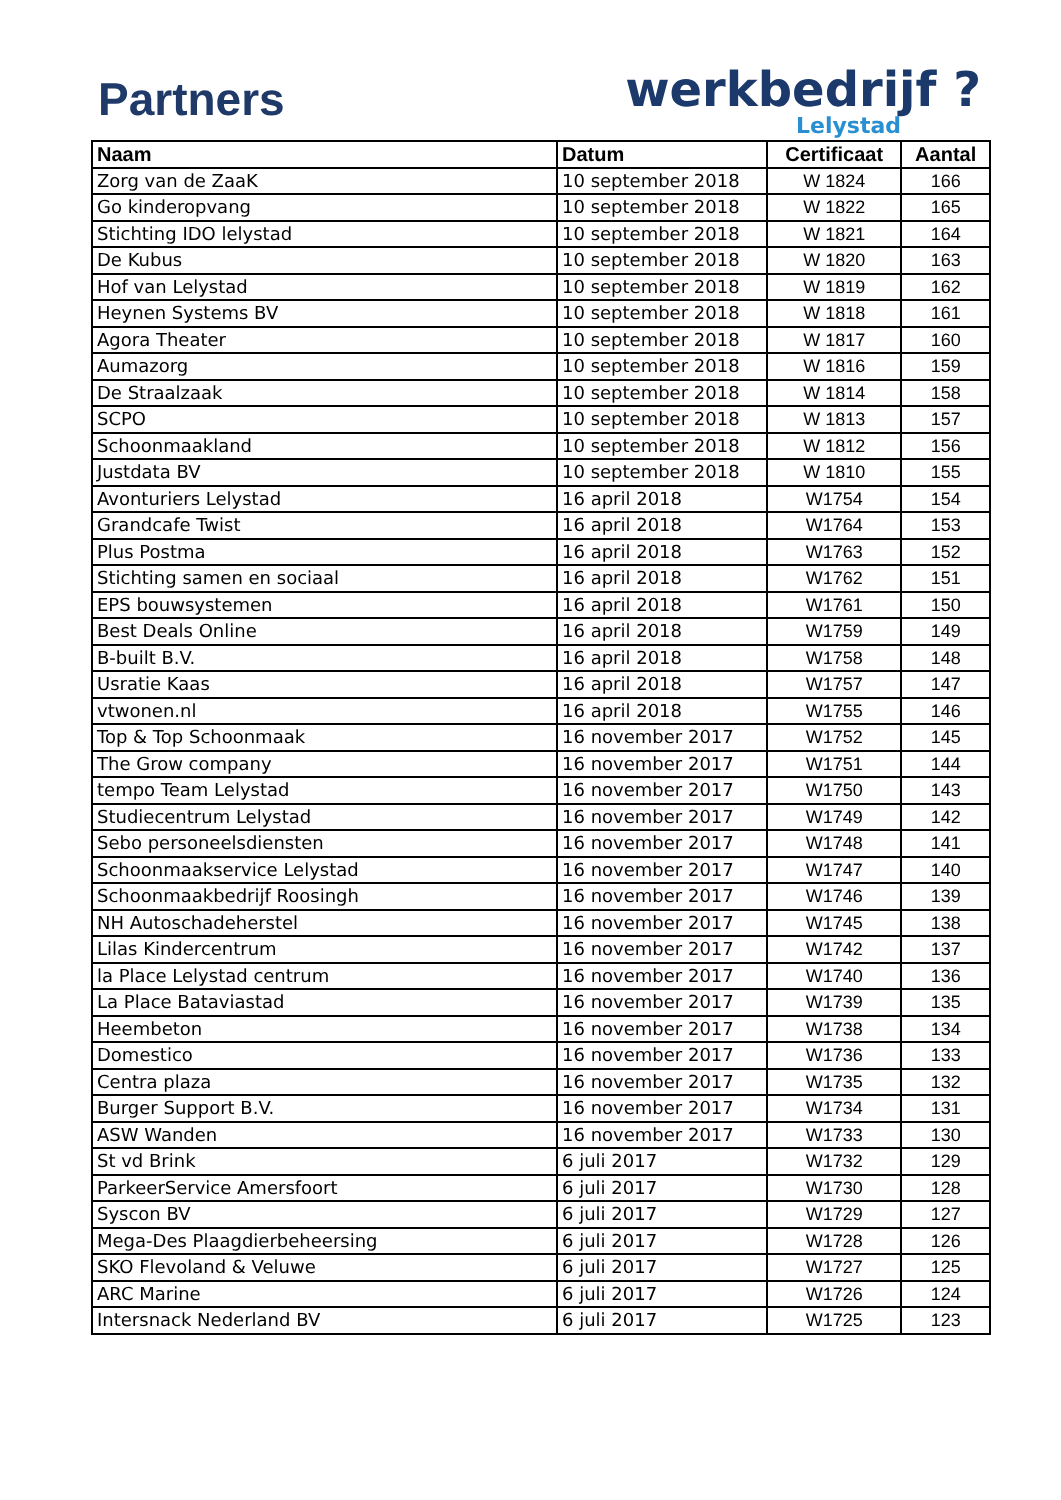Partners
werkbedrijf ?
Lelystad
| Naam | Datum | Certificaat | Aantal |
| --- | --- | --- | --- |
| Zorg van de ZaaK | 10 september 2018 | W 1824 | 166 |
| Go kinderopvang | 10 september 2018 | W 1822 | 165 |
| Stichting IDO lelystad | 10 september 2018 | W 1821 | 164 |
| De Kubus | 10 september 2018 | W 1820 | 163 |
| Hof van Lelystad | 10 september 2018 | W 1819 | 162 |
| Heynen Systems BV | 10 september 2018 | W 1818 | 161 |
| Agora Theater | 10 september 2018 | W 1817 | 160 |
| Aumazorg | 10 september 2018 | W 1816 | 159 |
| De Straalzaak | 10 september 2018 | W 1814 | 158 |
| SCPO | 10 september 2018 | W 1813 | 157 |
| Schoonmaakland | 10 september 2018 | W 1812 | 156 |
| Justdata BV | 10 september 2018 | W 1810 | 155 |
| Avonturiers Lelystad | 16 april 2018 | W1754 | 154 |
| Grandcafe Twist | 16 april 2018 | W1764 | 153 |
| Plus Postma | 16 april 2018 | W1763 | 152 |
| Stichting samen en sociaal | 16 april 2018 | W1762 | 151 |
| EPS bouwsystemen | 16 april 2018 | W1761 | 150 |
| Best Deals Online | 16 april 2018 | W1759 | 149 |
| B-built B.V. | 16 april 2018 | W1758 | 148 |
| Usratie Kaas | 16 april 2018 | W1757 | 147 |
| vtwonen.nl | 16 april 2018 | W1755 | 146 |
| Top & Top Schoonmaak | 16 november 2017 | W1752 | 145 |
| The Grow company | 16 november 2017 | W1751 | 144 |
| tempo Team Lelystad | 16 november 2017 | W1750 | 143 |
| Studiecentrum Lelystad | 16 november 2017 | W1749 | 142 |
| Sebo personeelsdiensten | 16 november 2017 | W1748 | 141 |
| Schoonmaakservice Lelystad | 16 november 2017 | W1747 | 140 |
| Schoonmaakbedrijf Roosingh | 16 november 2017 | W1746 | 139 |
| NH Autoschadeherstel | 16 november 2017 | W1745 | 138 |
| Lilas Kindercentrum | 16 november 2017 | W1742 | 137 |
| la Place Lelystad centrum | 16 november 2017 | W1740 | 136 |
| La Place Bataviastad | 16 november 2017 | W1739 | 135 |
| Heembeton | 16 november 2017 | W1738 | 134 |
| Domestico | 16 november 2017 | W1736 | 133 |
| Centra plaza | 16 november 2017 | W1735 | 132 |
| Burger Support B.V. | 16 november 2017 | W1734 | 131 |
| ASW Wanden | 16 november 2017 | W1733 | 130 |
| St vd Brink | 6 juli 2017 | W1732 | 129 |
| ParkeerService Amersfoort | 6 juli 2017 | W1730 | 128 |
| Syscon BV | 6 juli 2017 | W1729 | 127 |
| Mega-Des Plaagdierbeheersing | 6 juli 2017 | W1728 | 126 |
| SKO Flevoland & Veluwe | 6 juli 2017 | W1727 | 125 |
| ARC Marine | 6 juli 2017 | W1726 | 124 |
| Intersnack Nederland BV | 6 juli 2017 | W1725 | 123 |